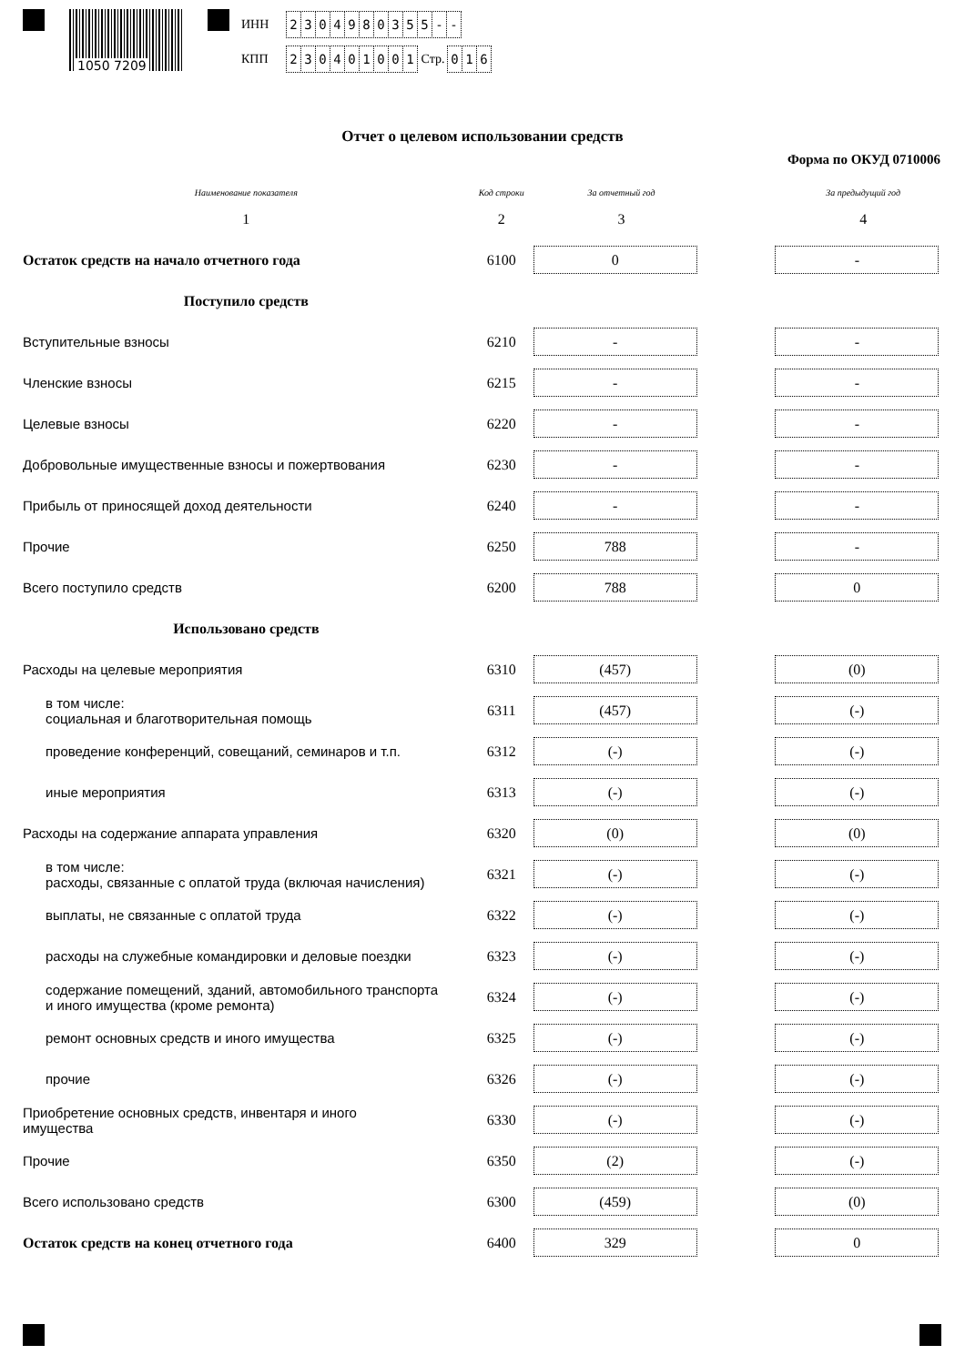1050 7209
ИНН 2304980355 - -
КПП 230401001 Стр. 0 1 6
Отчет о целевом использовании средств
Форма по ОКУД 0710006
| Наименование показателя | Код строки | За отчетный год | | За предыдущий год |
| --- | --- | --- | --- | --- |
| 1 | 2 | 3 | | 4 |
| Остаток средств на начало отчетного года | 6100 | 0 | | - |
| Поступило средств | | | | |
| Вступительные взносы | 6210 | - | | - |
| Членские взносы | 6215 | - | | - |
| Целевые взносы | 6220 | - | | - |
| Добровольные имущественные взносы и пожертвования | 6230 | - | | - |
| Прибыль от приносящей доход деятельности | 6240 | - | | - |
| Прочие | 6250 | 788 | | - |
| Всего поступило средств | 6200 | 788 | | 0 |
| Использовано средств | | | | |
| Расходы на целевые мероприятия | 6310 | (457) | | (0) |
| в том числе: социальная и благотворительная помощь | 6311 | (457) | | (-) |
| проведение конференций, совещаний, семинаров и т.п. | 6312 | (-) | | (-) |
| иные мероприятия | 6313 | (-) | | (-) |
| Расходы на содержание аппарата управления | 6320 | (0) | | (0) |
| в том числе: расходы, связанные с оплатой труда (включая начисления) | 6321 | (-) | | (-) |
| выплаты, не связанные с оплатой труда | 6322 | (-) | | (-) |
| расходы на служебные командировки и деловые поездки | 6323 | (-) | | (-) |
| содержание помещений, зданий, автомобильного транспорта и иного имущества (кроме ремонта) | 6324 | (-) | | (-) |
| ремонт основных средств и иного имущества | 6325 | (-) | | (-) |
| прочие | 6326 | (-) | | (-) |
| Приобретение основных средств, инвентаря и иного имущества | 6330 | (-) | | (-) |
| Прочие | 6350 | (2) | | (-) |
| Всего использовано средств | 6300 | (459) | | (0) |
| Остаток средств на конец отчетного года | 6400 | 329 | | 0 |